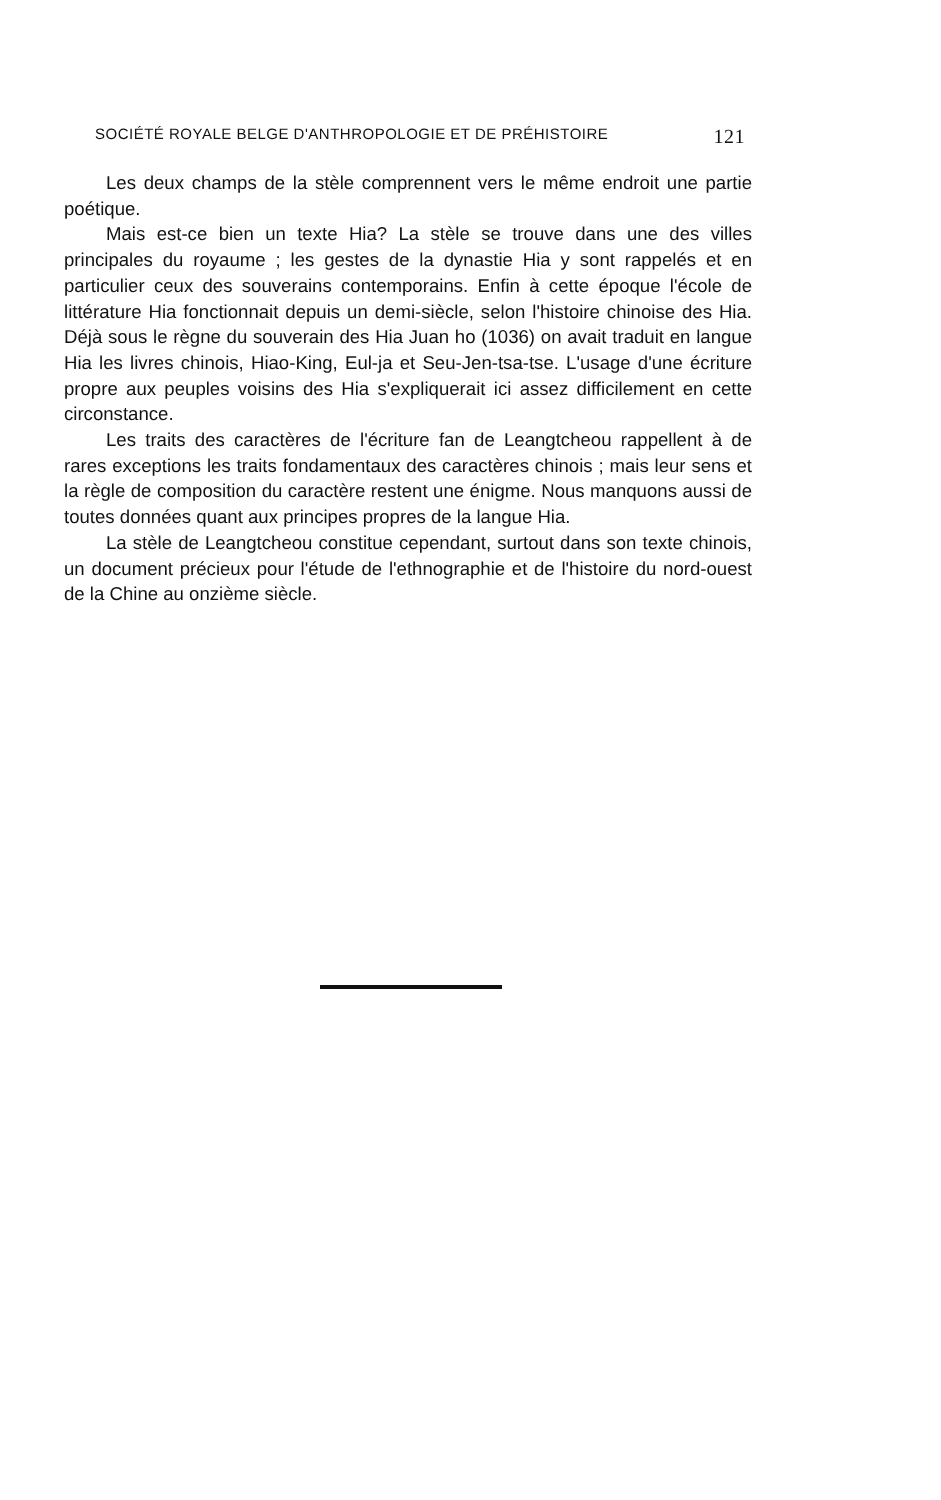SOCIÉTÉ ROYALE BELGE D'ANTHROPOLOGIE ET DE PRÉHISTOIRE 121
Les deux champs de la stèle comprennent vers le même endroit une partie poétique.
Mais est-ce bien un texte Hia? La stèle se trouve dans une des villes principales du royaume ; les gestes de la dynastie Hia y sont rappelés et en particulier ceux des souverains contemporains. Enfin à cette époque l'école de littérature Hia fonctionnait depuis un demi-siècle, selon l'histoire chinoise des Hia. Déjà sous le règne du souverain des Hia Juan ho (1036) on avait traduit en langue Hia les livres chinois, Hiao-King, Eul-ja et Seu-Jen-tsa-tse. L'usage d'une écriture propre aux peuples voisins des Hia s'expliquerait ici assez difficilement en cette circonstance.
Les traits des caractères de l'écriture fan de Leangtcheou rappellent à de rares exceptions les traits fondamentaux des caractères chinois ; mais leur sens et la règle de composition du caractère restent une énigme. Nous manquons aussi de toutes données quant aux principes propres de la langue Hia.
La stèle de Leangtcheou constitue cependant, surtout dans son texte chinois, un document précieux pour l'étude de l'ethnographie et de l'histoire du nord-ouest de la Chine au onzième siècle.